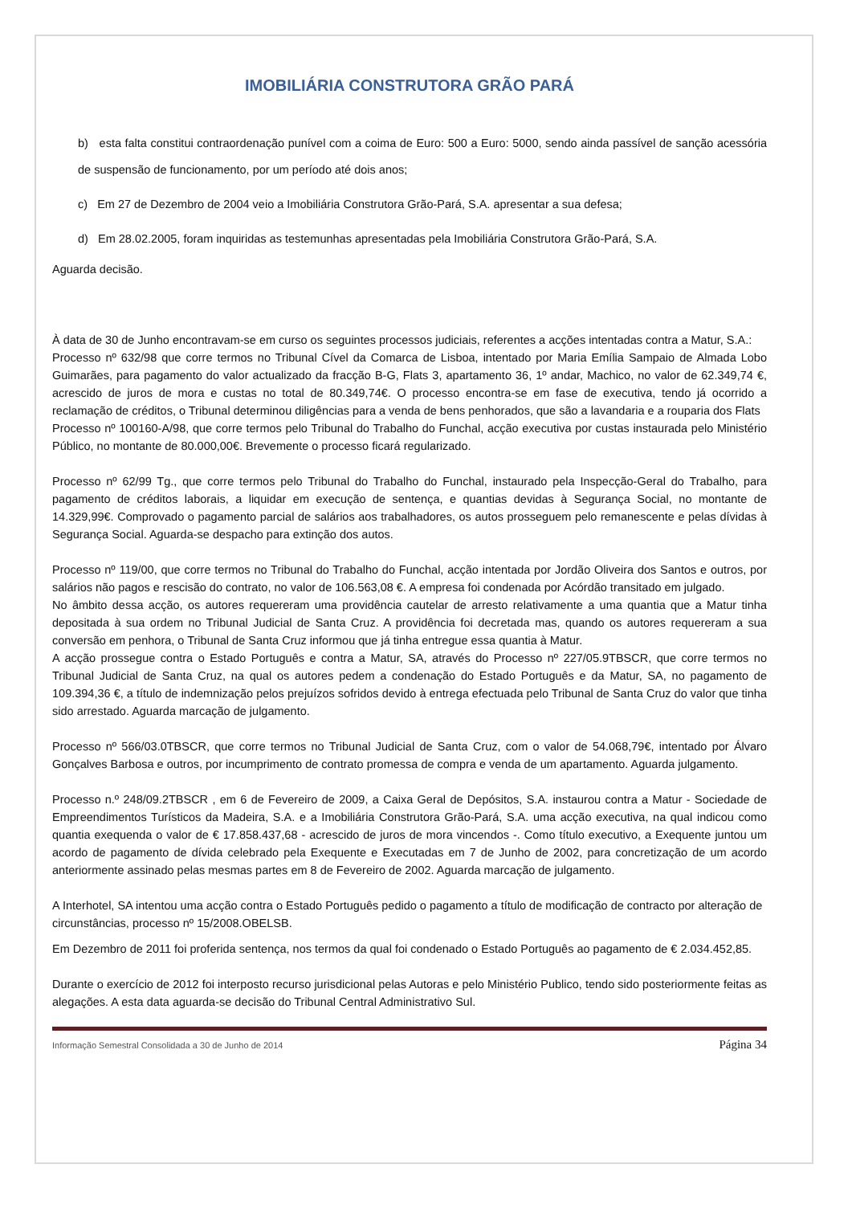IMOBILIÁRIA CONSTRUTORA GRÃO PARÁ
b) esta falta constitui contraordenação punível com a coima de Euro: 500 a Euro: 5000, sendo ainda passível de sanção acessória de suspensão de funcionamento, por um período até dois anos;
c) Em 27 de Dezembro de 2004 veio a Imobiliária Construtora Grão-Pará, S.A. apresentar a sua defesa;
d) Em 28.02.2005, foram inquiridas as testemunhas apresentadas pela Imobiliária Construtora Grão-Pará, S.A.
Aguarda decisão.
À data de 30 de Junho encontravam-se em curso os seguintes processos judiciais, referentes a acções intentadas contra a Matur, S.A.:
Processo nº 632/98 que corre termos no Tribunal Cível da Comarca de Lisboa, intentado por Maria Emília Sampaio de Almada Lobo Guimarães, para pagamento do valor actualizado da fracção B-G, Flats 3, apartamento 36, 1º andar, Machico, no valor de 62.349,74 €, acrescido de juros de mora e custas no total de 80.349,74€. O processo encontra-se em fase de executiva, tendo já ocorrido a reclamação de créditos, o Tribunal determinou diligências para a venda de bens penhorados, que são a lavandaria e a rouparia dos Flats
Processo nº 100160-A/98, que corre termos pelo Tribunal do Trabalho do Funchal, acção executiva por custas instaurada pelo Ministério Público, no montante de 80.000,00€. Brevemente o processo ficará regularizado.
Processo nº 62/99 Tg., que corre termos pelo Tribunal do Trabalho do Funchal, instaurado pela Inspecção-Geral do Trabalho, para pagamento de créditos laborais, a liquidar em execução de sentença, e quantias devidas à Segurança Social, no montante de 14.329,99€. Comprovado o pagamento parcial de salários aos trabalhadores, os autos prosseguem pelo remanescente e pelas dívidas à Segurança Social. Aguarda-se despacho para extinção dos autos.
Processo nº 119/00, que corre termos no Tribunal do Trabalho do Funchal, acção intentada por Jordão Oliveira dos Santos e outros, por salários não pagos e rescisão do contrato, no valor de 106.563,08 €. A empresa foi condenada por Acórdão transitado em julgado.
No âmbito dessa acção, os autores requereram uma providência cautelar de arresto relativamente a uma quantia que a Matur tinha depositada à sua ordem no Tribunal Judicial de Santa Cruz. A providência foi decretada mas, quando os autores requereram a sua conversão em penhora, o Tribunal de Santa Cruz informou que já tinha entregue essa quantia à Matur.
A acção prossegue contra o Estado Português e contra a Matur, SA, através do Processo nº 227/05.9TBSCR, que corre termos no Tribunal Judicial de Santa Cruz, na qual os autores pedem a condenação do Estado Português e da Matur, SA, no pagamento de 109.394,36 €, a título de indemnização pelos prejuízos sofridos devido à entrega efectuada pelo Tribunal de Santa Cruz do valor que tinha sido arrestado. Aguarda marcação de julgamento.
Processo nº 566/03.0TBSCR, que corre termos no Tribunal Judicial de Santa Cruz, com o valor de 54.068,79€, intentado por Álvaro Gonçalves Barbosa e outros, por incumprimento de contrato promessa de compra e venda de um apartamento. Aguarda julgamento.
Processo n.º 248/09.2TBSCR , em 6 de Fevereiro de 2009, a Caixa Geral de Depósitos, S.A. instaurou contra a Matur - Sociedade de Empreendimentos Turísticos da Madeira, S.A. e a Imobiliária Construtora Grão-Pará, S.A. uma acção executiva, na qual indicou como quantia exequenda o valor de € 17.858.437,68 - acrescido de juros de mora vincendos -. Como título executivo, a Exequente juntou um acordo de pagamento de dívida celebrado pela Exequente e Executadas em 7 de Junho de 2002, para concretização de um acordo anteriormente assinado pelas mesmas partes em 8 de Fevereiro de 2002. Aguarda marcação de julgamento.
A Interhotel, SA intentou uma acção contra o Estado Português pedido o pagamento a título de modificação de contracto por alteração de circunstâncias, processo nº 15/2008.OBELSB.
Em Dezembro de 2011 foi proferida sentença, nos termos da qual foi condenado o Estado Português ao pagamento de € 2.034.452,85.
Durante o exercício de 2012 foi interposto recurso jurisdicional pelas Autoras e pelo Ministério Publico, tendo sido posteriormente feitas as alegações. A esta data aguarda-se decisão do Tribunal Central Administrativo Sul.
Informação Semestral Consolidada a 30 de Junho de 2014 Página 34